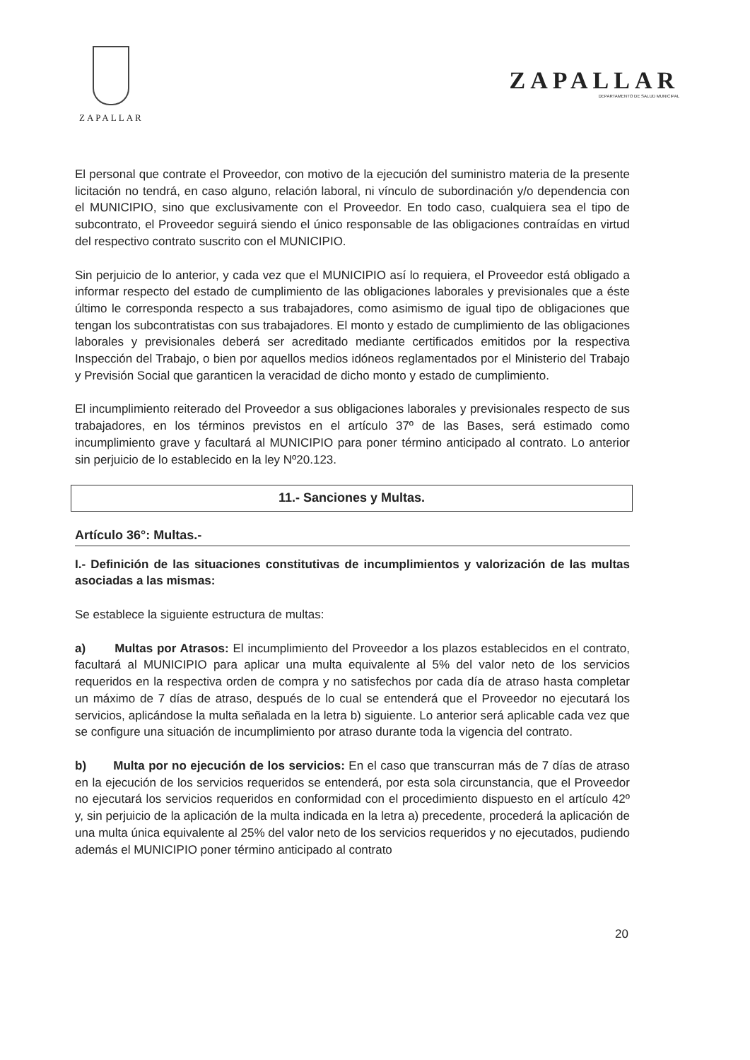ZAPALLAR
ZAPALLAR
DEPARTAMENTO DE SALUD MUNICIPAL
El personal que contrate el Proveedor, con motivo de la ejecución del suministro materia de la presente licitación no tendrá, en caso alguno, relación laboral, ni vínculo de subordinación y/o dependencia con el MUNICIPIO, sino que exclusivamente con el Proveedor. En todo caso, cualquiera sea el tipo de subcontrato, el Proveedor seguirá siendo el único responsable de las obligaciones contraídas en virtud del respectivo contrato suscrito con el MUNICIPIO.
Sin perjuicio de lo anterior, y cada vez que el MUNICIPIO así lo requiera, el Proveedor está obligado a informar respecto del estado de cumplimiento de las obligaciones laborales y previsionales que a éste último le corresponda respecto a sus trabajadores, como asimismo de igual tipo de obligaciones que tengan los subcontratistas con sus trabajadores. El monto y estado de cumplimiento de las obligaciones laborales y previsionales deberá ser acreditado mediante certificados emitidos por la respectiva Inspección del Trabajo, o bien por aquellos medios idóneos reglamentados por el Ministerio del Trabajo y Previsión Social que garanticen la veracidad de dicho monto y estado de cumplimiento.
El incumplimiento reiterado del Proveedor a sus obligaciones laborales y previsionales respecto de sus trabajadores, en los términos previstos en el artículo 37º de las Bases, será estimado como incumplimiento grave y facultará al MUNICIPIO para poner término anticipado al contrato. Lo anterior sin perjuicio de lo establecido en la ley Nº20.123.
11.- Sanciones y Multas.
Artículo 36°: Multas.-
I.- Definición de las situaciones constitutivas de incumplimientos y valorización de las multas asociadas a las mismas:
Se establece la siguiente estructura de multas:
a) Multas por Atrasos: El incumplimiento del Proveedor a los plazos establecidos en el contrato, facultará al MUNICIPIO para aplicar una multa equivalente al 5% del valor neto de los servicios requeridos en la respectiva orden de compra y no satisfechos por cada día de atraso hasta completar un máximo de 7 días de atraso, después de lo cual se entenderá que el Proveedor no ejecutará los servicios, aplicándose la multa señalada en la letra b) siguiente. Lo anterior será aplicable cada vez que se configure una situación de incumplimiento por atraso durante toda la vigencia del contrato.
b) Multa por no ejecución de los servicios: En el caso que transcurran más de 7 días de atraso en la ejecución de los servicios requeridos se entenderá, por esta sola circunstancia, que el Proveedor no ejecutará los servicios requeridos en conformidad con el procedimiento dispuesto en el artículo 42º y, sin perjuicio de la aplicación de la multa indicada en la letra a) precedente, procederá la aplicación de una multa única equivalente al 25% del valor neto de los servicios requeridos y no ejecutados, pudiendo además el MUNICIPIO poner término anticipado al contrato
20